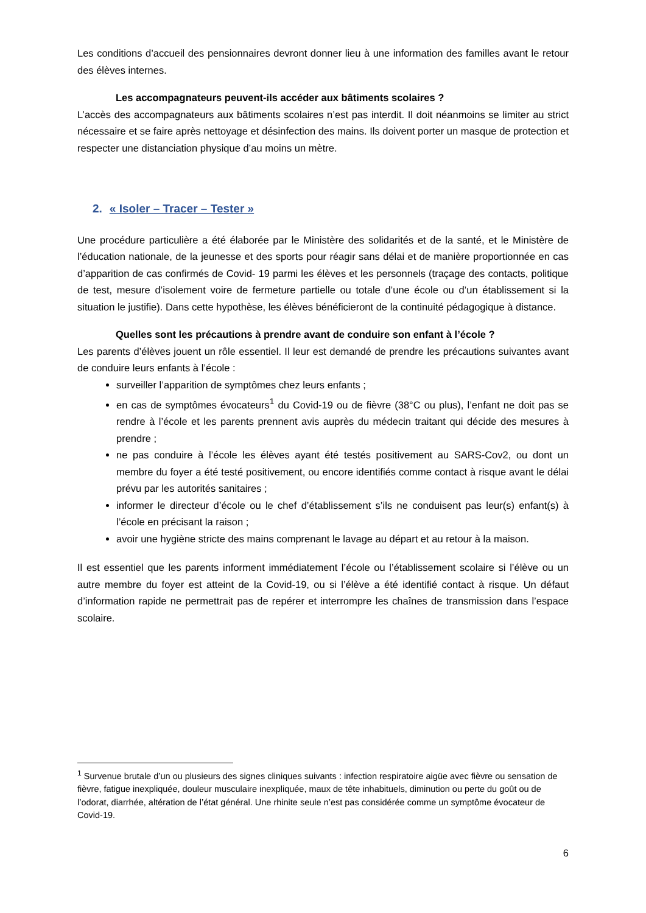Les conditions d’accueil des pensionnaires devront donner lieu à une information des familles avant le retour des élèves internes.
Les accompagnateurs peuvent-ils accéder aux bâtiments scolaires ?
L’accès des accompagnateurs aux bâtiments scolaires n’est pas interdit. Il doit néanmoins se limiter au strict nécessaire et se faire après nettoyage et désinfection des mains. Ils doivent porter un masque de protection et respecter une distanciation physique d’au moins un mètre.
2. « Isoler – Tracer – Tester »
Une procédure particulière a été élaborée par le Ministère des solidarités et de la santé, et le Ministère de l’éducation nationale, de la jeunesse et des sports pour réagir sans délai et de manière proportionnée en cas d’apparition de cas confirmés de Covid- 19 parmi les élèves et les personnels (traçage des contacts, politique de test, mesure d’isolement voire de fermeture partielle ou totale d’une école ou d’un établissement si la situation le justifie). Dans cette hypothèse, les élèves bénéficieront de la continuité pédagogique à distance.
Quelles sont les précautions à prendre avant de conduire son enfant à l’école ?
Les parents d’élèves jouent un rôle essentiel. Il leur est demandé de prendre les précautions suivantes avant de conduire leurs enfants à l’école :
surveiller l’apparition de symptômes chez leurs enfants ;
en cas de symptômes évocateurs<sup>1</sup> du Covid-19 ou de fièvre (38°C ou plus), l’enfant ne doit pas se rendre à l’école et les parents prennent avis auprès du médecin traitant qui décide des mesures à prendre ;
ne pas conduire à l’école les élèves ayant été testés positivement au SARS-Cov2, ou dont un membre du foyer a été testé positivement, ou encore identifiés comme contact à risque avant le délai prévu par les autorités sanitaires ;
informer le directeur d’école ou le chef d’établissement s’ils ne conduisent pas leur(s) enfant(s) à l’école en précisant la raison ;
avoir une hygiène stricte des mains comprenant le lavage au départ et au retour à la maison.
Il est essentiel que les parents informent immédiatement l’école ou l’établissement scolaire si l’élève ou un autre membre du foyer est atteint de la Covid-19, ou si l’élève a été identifié contact à risque. Un défaut d’information rapide ne permettrait pas de repérer et interrompre les chaînes de transmission dans l’espace scolaire.
<sup>1</sup> Survenue brutale d’un ou plusieurs des signes cliniques suivants : infection respiratoire aigüe avec fièvre ou sensation de fièvre, fatigue inexpliquée, douleur musculaire inexpliquée, maux de tête inhabituels, diminution ou perte du goût ou de l’odorat, diarrhée, altération de l’état général. Une rhinite seule n’est pas considérée comme un symptôme évocateur de Covid-19.
6